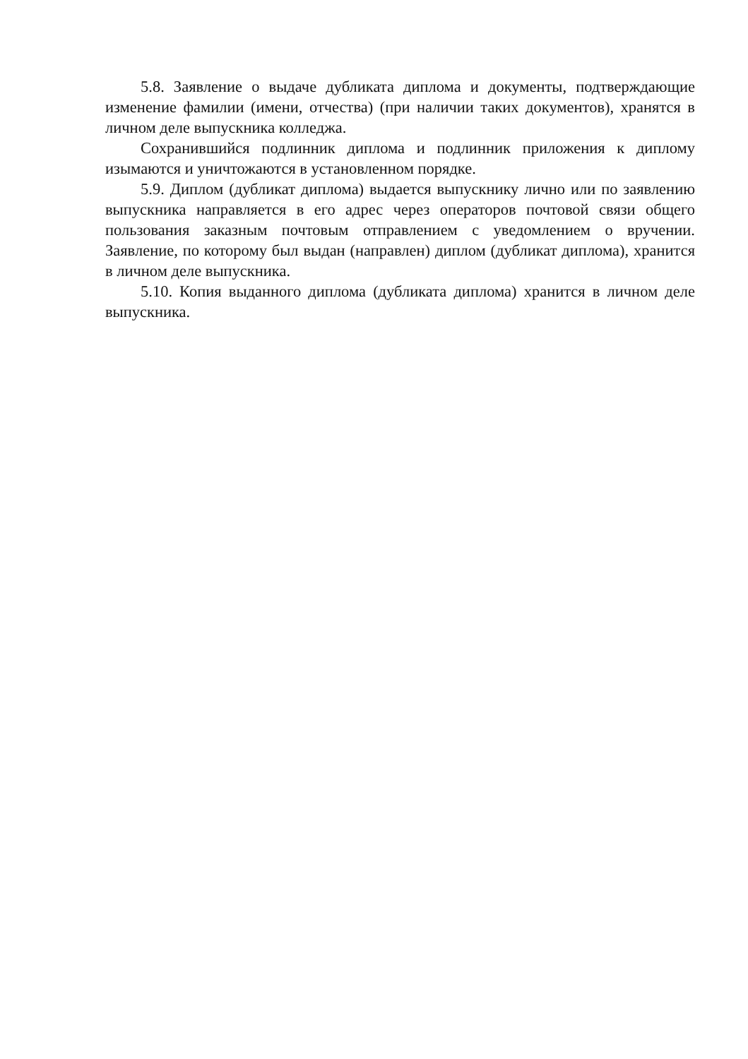5.8. Заявление о выдаче дубликата диплома и документы, подтверждающие изменение фамилии (имени, отчества) (при наличии таких документов), хранятся в личном деле выпускника колледжа.
Сохранившийся подлинник диплома и подлинник приложения к диплому изымаются и уничтожаются в установленном порядке.
5.9. Диплом (дубликат диплома) выдается выпускнику лично или по заявлению выпускника направляется в его адрес через операторов почтовой связи общего пользования заказным почтовым отправлением с уведомлением о вручении. Заявление, по которому был выдан (направлен) диплом (дубликат диплома), хранится в личном деле выпускника.
5.10. Копия выданного диплома (дубликата диплома) хранится в личном деле выпускника.